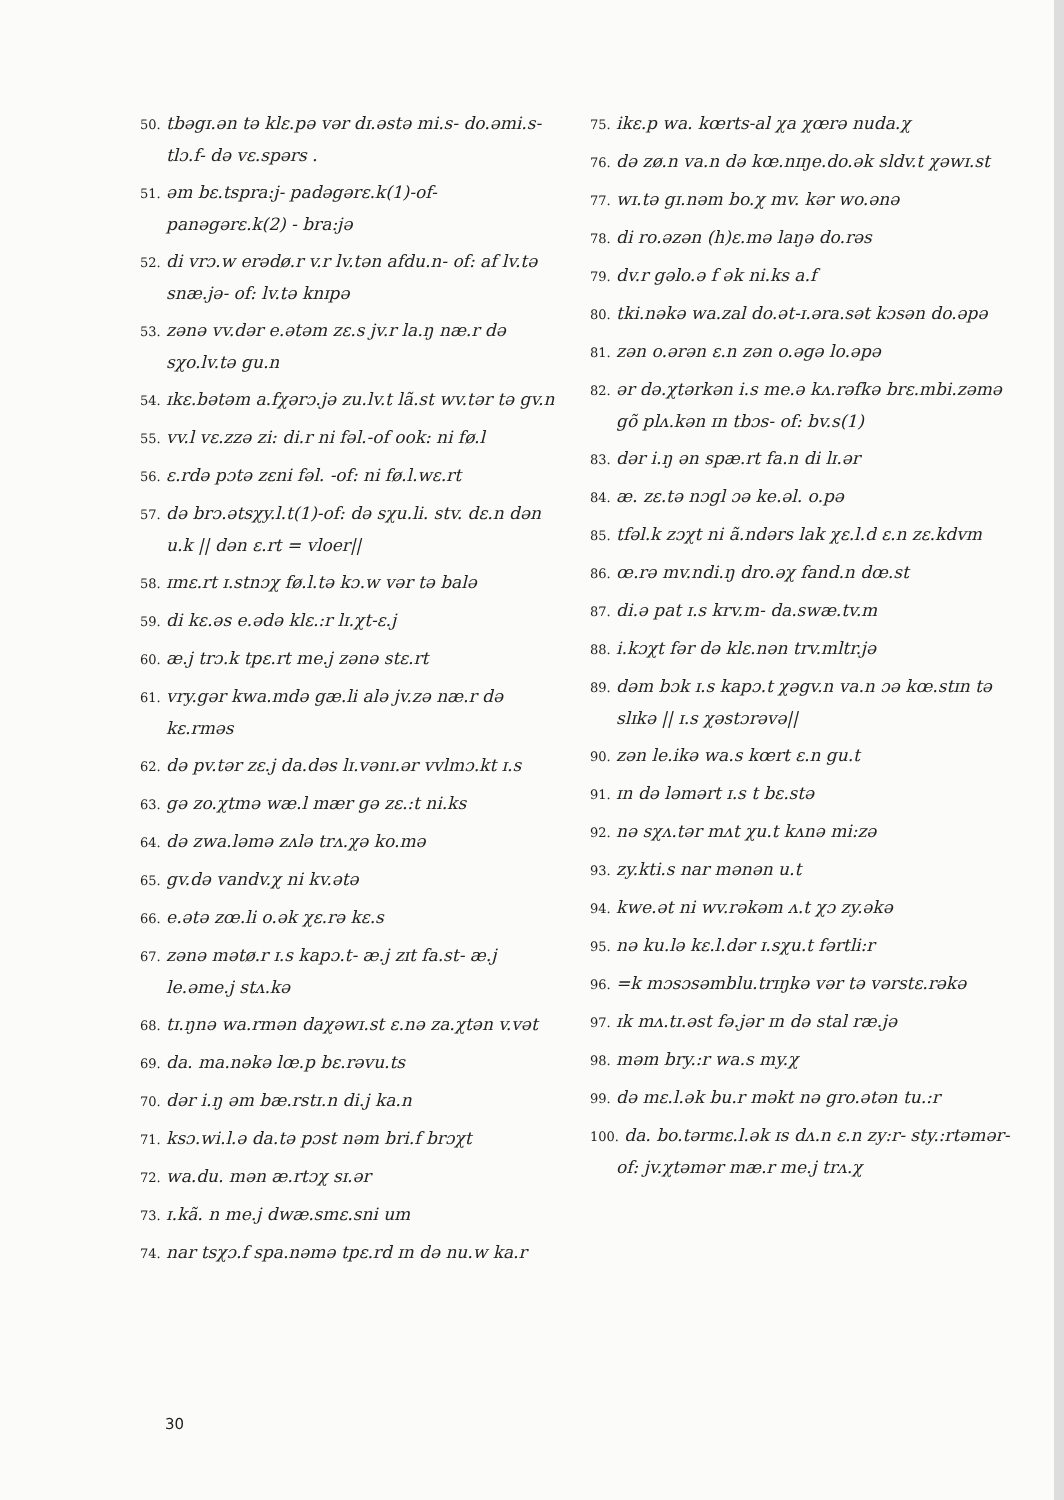50. tbəgɪ.ən tə klɛ.pə vər dɪ.əstə mi.s- do.əmi.s- tlɔ.f- də vɛ.spərs .
51. əm bɛ.tspra:j- padəgərɛ.k(1)-of- panəgərɛ.k(2) - bra:jə
52. di vrɔ.w erədø.r v.r lv.tən afdu.n- of: af lv.tə snæ.jə- of: lv.tə knɪpə
53. zənə vv.dər e.ətəm zɛ.s jv.r la.ŋ næ.r də sχo.lv.tə gu.n
54. ɪkɛ.bətəm a.fχərɔ.jə zu.lv.t lã.st wv.tər tə gv.n
55. vv.l vɛ.zzə zi: di.r ni fəl.-of ook: ni fø.l
56. ɛ.rdə pɔtə zɛni fəl. -of: ni fø.l.wɛ.rt
57. də brɔ.ətsχy.l.t(1)-of: də sχu.li. stv. dɛ.n dən u.k || dən ɛ.rt = vloer||
58. ɪmɛ.rt ɪ.stnɔχ fø.l.tə kɔ.w vər tə balə
59. di kɛ.əs e.ədə klɛ.:r lɪ.χt-ɛ.j
60. æ.j trɔ.k tpɛ.rt me.j zənə stɛ.rt
61. vry.gər kwa.mdə gæ.li alə jv.zə næ.r də kɛ.rməs
62. də pv.tər zɛ.j da.dəs lɪ.vənɪ.ər vvlmɔ.kt ɪ.s
63. gə zo.χtmə wæ.l mær gə zɛ.:t ni.ks
64. də zwa.ləmə zʌlə trʌ.χə ko.mə
65. gv.də vandv.χ ni kv.ətə
66. e.ətə zœ.li o.ək χɛ.rə kɛ.s
67. zənə mətø.r ɪ.s kapɔ.t- æ.j zɪt fa.st- æ.j le.əme.j stʌ.kə
68. tɪ.ŋnə wa.rmən daχəwɪ.st ɛ.nə za.χtən v.vət
69. da. ma.nəkə lœ.p bɛ.rəvu.ts
70. dər i.ŋ əm bæ.rstɪ.n di.j ka.n
71. ksɔ.wi.l.ə da.tə pɔst nəm bri.f brɔχt
72. wa.du. mən æ.rtɔχ sɪ.ər
73. ɪ.kã. n me.j dwæ.smɛ.sni um
74. nar tsχɔ.f spa.nəmə tpɛ.rd ɪn də nu.w ka.r
75. ikɛ.p wa. kœrts-al χa χœrə nuda.χ
76. də zø.n va.n də kœ.nɪŋe.do.ək sldv.t χəwɪ.st
77. wɪ.tə gɪ.nəm bo.χ mv. kər wo.ənə
78. di ro.əzən (h)ɛ.mə laŋə do.rəs
79. dv.r gəlo.ə f ək ni.ks a.f
80. tki.nəkə wa.zal do.ət-ɪ.əra.sət kɔsən do.əpə
81. zən o.ərən ɛ.n zən o.əgə lo.əpə
82. ər də.χtərkən i.s me.ə kʌ.rəfkə brɛ.mbi.zəmə gõ plʌ.kən ɪn tbɔs- of: bv.s(1)
83. dər i.ŋ ən spæ.rt fa.n di lɪ.ər
84. æ. zɛ.tə nɔgl ɔə ke.əl. o.pə
85. tfəl.k zɔχt ni ã.ndərs lak χɛ.l.d ɛ.n zɛ.kdvm
86. œ.rə mv.ndi.ŋ dro.əχ fand.n dœ.st
87. di.ə pat ɪ.s krv.m- da.swæ.tv.m
88. i.kɔχt fər də klɛ.nən trv.mltr.jə
89. dəm bɔk ɪ.s kapɔ.t χəgv.n va.n ɔə kœ.stɪn tə slɪkə || ɪ.s χəstɔrəvə||
90. zən le.ikə wa.s kœrt ɛ.n gu.t
91. ɪn də ləmərt ɪ.s t bɛ.stə
92. nə sχʌ.tər mʌt χu.t kʌnə mi:zə
93. zy.kti.s nar mənən u.t
94. kwe.ət ni wv.rəkəm ʌ.t χɔ zy.əkə
95. nə ku.lə kɛ.l.dər ɪ.sχu.t fərtli:r
96. =k mɔsɔsəmblu.trɪŋkə vər tə vərstɛ.rəkə
97. ɪk mʌ.tɪ.əst fə.jər ɪn də stal ræ.jə
98. məm bry.:r wa.s my.χ
99. də mɛ.l.ək bu.r məkt nə gro.ətən tu.:r
100. da. bo.tərmɛ.l.ək ɪs dʌ.n ɛ.n zy:r- sty.:rtəmər- of: jv.χtəmər mæ.r me.j trʌ.χ
30